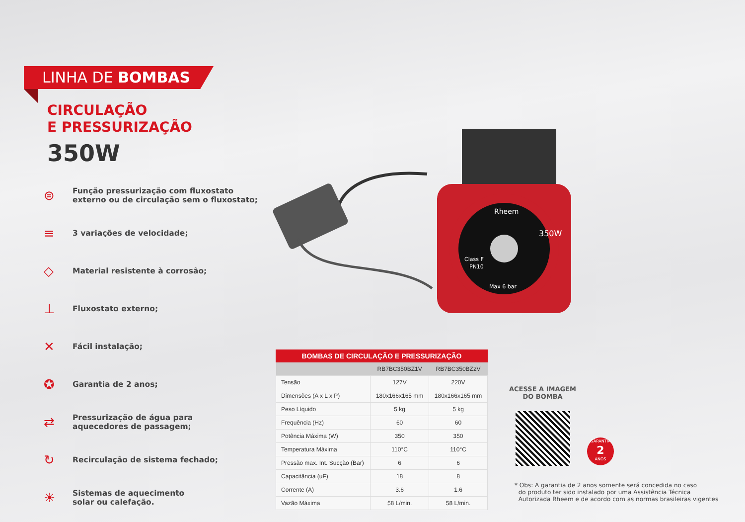LINHA DE BOMBAS
CIRCULAÇÃO
E PRESSURIZAÇÃO
350W
⊜
Função pressurização com fluxostato
externo ou de circulação sem o fluxostato;
≡
3 variações de velocidade;
◇
Material resistente à corrosão;
⊥
Fluxostato externo;
✕
Fácil instalação;
✪
Garantia de 2 anos;
⇄
Pressurização de água para
aquecedores de passagem;
↻
Recirculação de sistema fechado;
☀
Sistemas de aquecimento
solar ou calefação.
350W
Class F
PN10
Max 6 bar
Rheem
BOMBAS DE CIRCULAÇÃO E PRESSURIZAÇÃO
| | RB7BC350BZ1V | RB7BC350BZ2V |
| --- | --- | --- |
| Tensão | 127V | 220V |
| Dimensões (A x L x P) | 180x166x165 mm | 180x166x165 mm |
| Peso Líquido | 5 kg | 5 kg |
| Frequência (Hz) | 60 | 60 |
| Potência Máxima (W) | 350 | 350 |
| Temperatura Máxima | 110°C | 110°C |
| Pressão max. Int. Sucção (Bar) | 6 | 6 |
| Capacitância (uF) | 18 | 8 |
| Corrente (A) | 3.6 | 1.6 |
| Vazão Máxima | 58 L/min. | 58 L/min. |
ACESSE A IMAGEM
DO BOMBA
GARANTIA
2
ANOS
* Obs: A garantia de 2 anos somente será concedida no caso
do produto ter sido instalado por uma Assistência Técnica
Autorizada Rheem e de acordo com as normas brasileiras vigentes